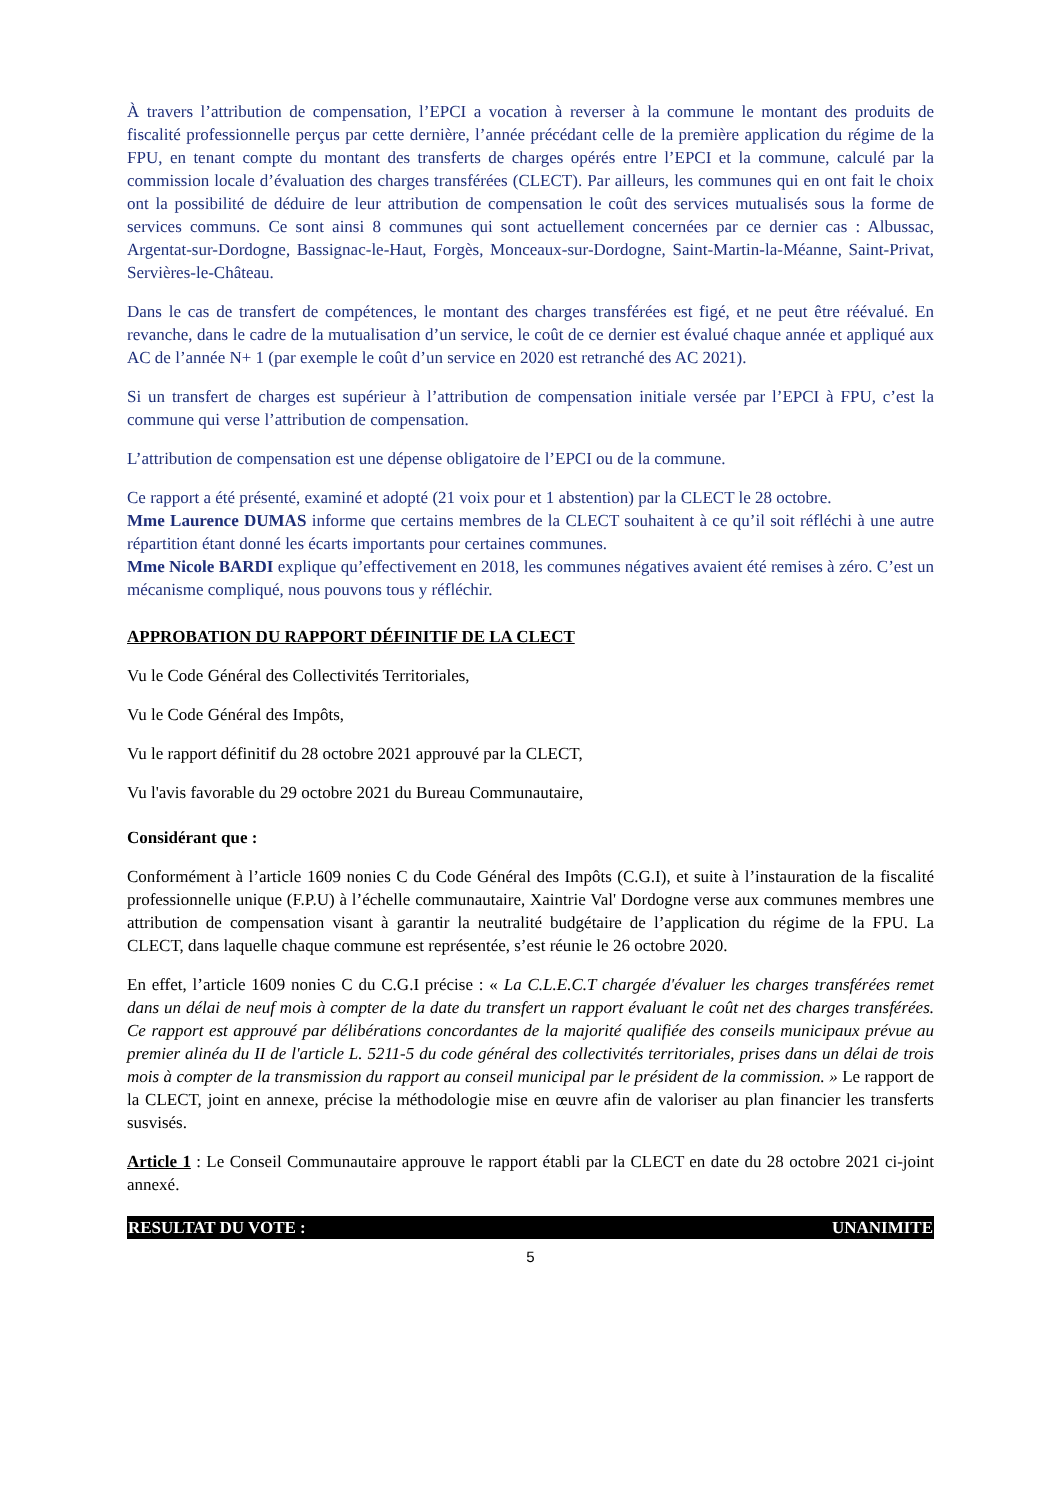À travers l’attribution de compensation, l’EPCI a vocation à reverser à la commune le montant des produits de fiscalité professionnelle perçus par cette dernière, l’année précédant celle de la première application du régime de la FPU, en tenant compte du montant des transferts de charges opérés entre l’EPCI et la commune, calculé par la commission locale d’évaluation des charges transférées (CLECT). Par ailleurs, les communes qui en ont fait le choix ont la possibilité de déduire de leur attribution de compensation le coût des services mutualisés sous la forme de services communs. Ce sont ainsi 8 communes qui sont actuellement concernées par ce dernier cas : Albussac, Argentat-sur-Dordogne, Bassignac-le-Haut, Forgès, Monceaux-sur-Dordogne, Saint-Martin-la-Méanne, Saint-Privat, Servières-le-Château.
Dans le cas de transfert de compétences, le montant des charges transférées est figé, et ne peut être réévalué. En revanche, dans le cadre de la mutualisation d’un service, le coût de ce dernier est évalué chaque année et appliqué aux AC de l’année N+ 1 (par exemple le coût d’un service en 2020 est retranché des AC 2021).
Si un transfert de charges est supérieur à l’attribution de compensation initiale versée par l’EPCI à FPU, c’est la commune qui verse l’attribution de compensation.
L’attribution de compensation est une dépense obligatoire de l’EPCI ou de la commune.
Ce rapport a été présenté, examiné et adopté (21 voix pour et 1 abstention) par la CLECT le 28 octobre.
Mme Laurence DUMAS informe que certains membres de la CLECT souhaitent à ce qu’il soit réfléchi à une autre répartition étant donné les écarts importants pour certaines communes.
Mme Nicole BARDI explique qu’effectivement en 2018, les communes négatives avaient été remises à zéro. C’est un mécanisme compliqué, nous pouvons tous y réfléchir.
APPROBATION DU RAPPORT DÉFINITIF DE LA CLECT
Vu le Code Général des Collectivités Territoriales,
Vu le Code Général des Impôts,
Vu le rapport définitif du 28 octobre 2021 approuvé par la CLECT,
Vu l'avis favorable du 29 octobre 2021 du Bureau Communautaire,
Considérant que :
Conformément à l’article 1609 nonies C du Code Général des Impôts (C.G.I), et suite à l’instauration de la fiscalité professionnelle unique (F.P.U) à l’échelle communautaire, Xaintrie Val' Dordogne verse aux communes membres une attribution de compensation visant à garantir la neutralité budgétaire de l’application du régime de la FPU. La CLECT, dans laquelle chaque commune est représentée, s’est réunie le 26 octobre 2020.
En effet, l’article 1609 nonies C du C.G.I précise : « La C.L.E.C.T chargée d'évaluer les charges transférées remet dans un délai de neuf mois à compter de la date du transfert un rapport évaluant le coût net des charges transférées. Ce rapport est approuvé par délibérations concordantes de la majorité qualifiée des conseils municipaux prévue au premier alinéa du II de l'article L. 5211-5 du code général des collectivités territoriales, prises dans un délai de trois mois à compter de la transmission du rapport au conseil municipal par le président de la commission. » Le rapport de la CLECT, joint en annexe, précise la méthodologie mise en œuvre afin de valoriser au plan financier les transferts susvisés.
Article 1 : Le Conseil Communautaire approuve le rapport établi par la CLECT en date du 28 octobre 2021 ci-joint annexé.
RESULTAT DU VOTE : UNANIMITE
5